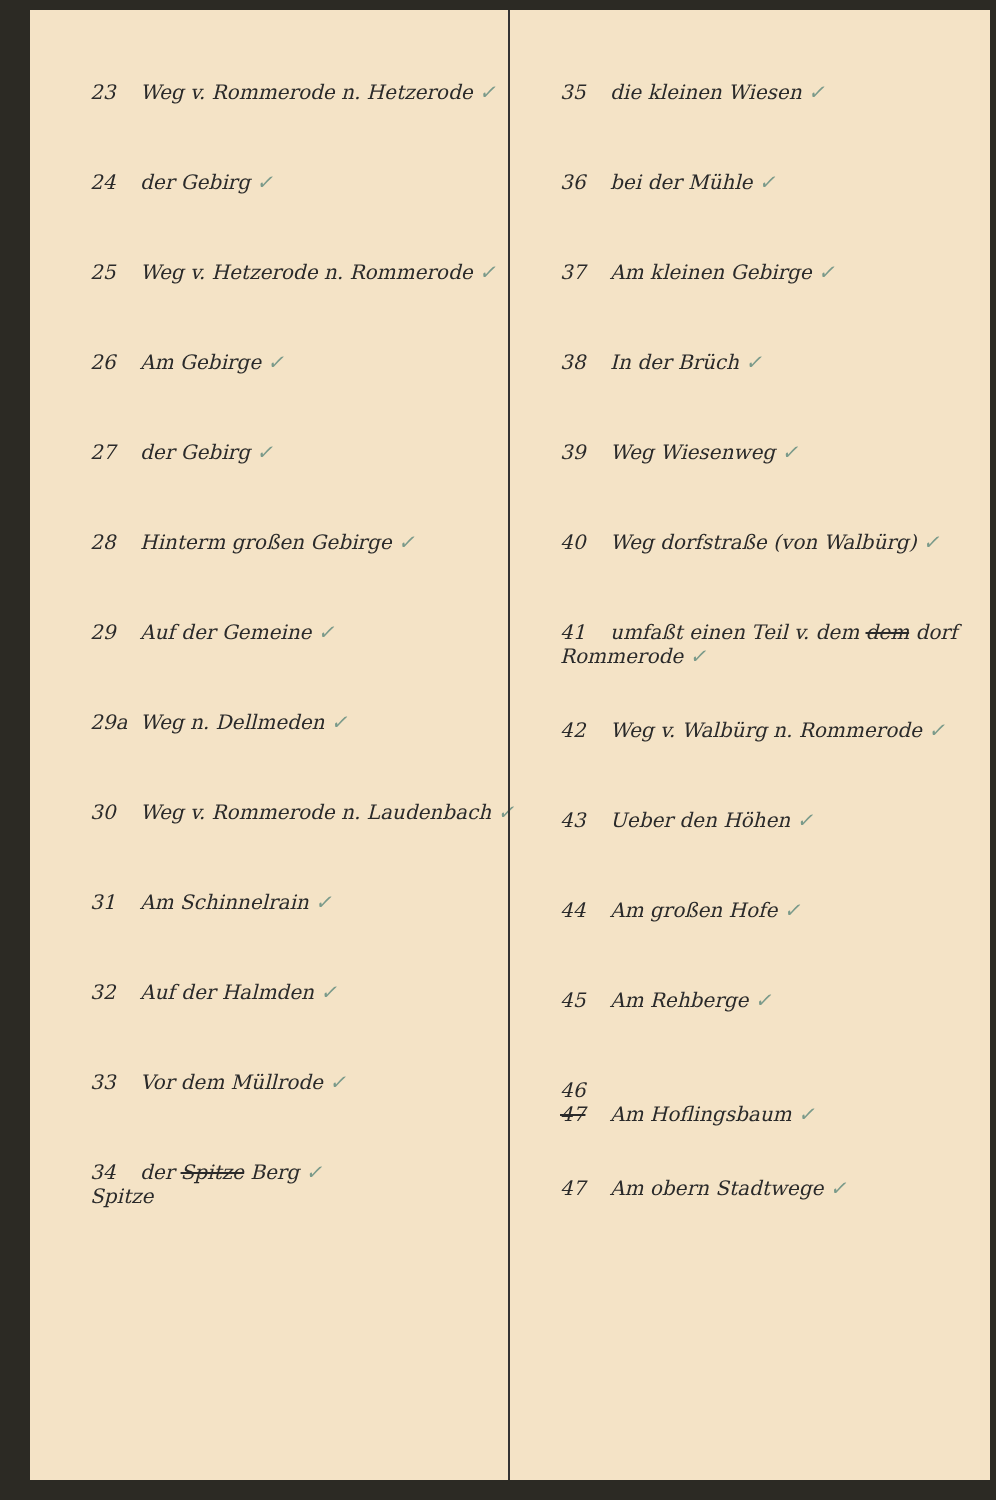23 Weg v. Rommerode n. Hetzerode ✓
24 der Gebirg ✓
25 Weg v. Hetzerode n. Rommerode ✓
26 Am Gebirge ✓
27 der Gebirg ✓
28 Hinterm großen Gebirge ✓
29 Auf der Gemeine ✓
29a Weg n. Dellmeden ✓
30 Weg v. Rommerode n. Laudenbach ✓
31 Am Schinnelrain ✓
32 Auf der Halmden ✓
33 Vor dem Müllrode ✓
34 der Spitze Berg ✓
Spitze
35 die kleinen Wiesen ✓
36 bei der Mühle ✓
37 Am kleinen Gebirge ✓
38 In der Brüch ✓
39 Weg Wiesenweg ✓
40 Weg dorfstraße (von Walbürg) ✓
41 umfaßt einen Teil v. dem dem dorf Rommerode ✓
42 Weg v. Walbürg n. Rommerode ✓
43 Ueber den Höhen ✓
44 Am großen Hofe ✓
45 Am Rehberge ✓
46 47 Am Hoflingsbaum ✓
47 Am obern Stadtwege ✓